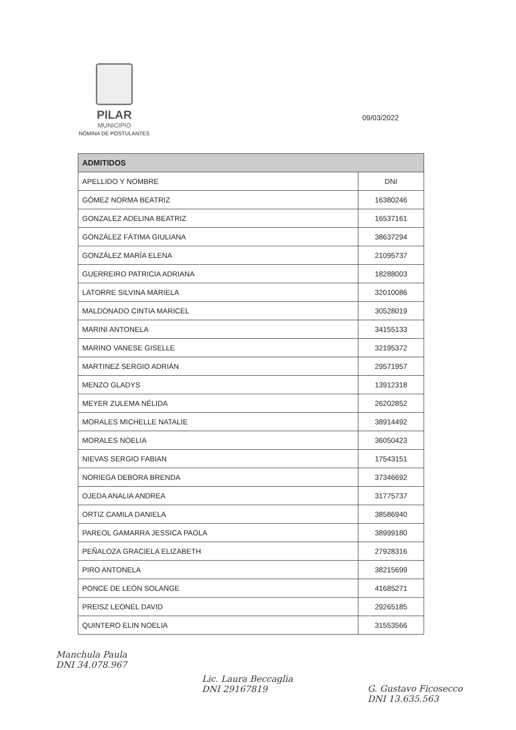PILAR
MUNICIPIO
NÓMINA DE POSTULANTES
09/03/2022
| ADMITIDOS | |
| --- | --- |
| APELLIDO Y NOMBRE | DNI |
| GÓMEZ NORMA BEATRIZ | 16380246 |
| GONZALEZ ADELINA BEATRIZ | 16537161 |
| GONZÁLEZ FÁTIMA GIULIANA | 38637294 |
| GONZÁLEZ MARÍA ELENA | 21095737 |
| GUERREIRO PATRICIA ADRIANA | 18288003 |
| LATORRE SILVINA MARIELA | 32010086 |
| MALDONADO CINTIA MARICEL | 30528019 |
| MARINI ANTONELA | 34155133 |
| MARINO VANESE GISELLE | 32195372 |
| MARTINEZ SERGIO ADRIÁN | 29571957 |
| MENZO GLADYS | 13912318 |
| MEYER ZULEMA NÉLIDA | 26202852 |
| MORALES MICHELLE NATALIE | 38914492 |
| MORALES NOELIA | 36050423 |
| NIEVAS SERGIO FABIAN | 17543151 |
| NORIEGA DEBORA BRENDA | 37346692 |
| OJEDA ANALIA ANDREA | 31775737 |
| ORTIZ CAMILA DANIELA | 38586940 |
| PAREOL GAMARRA JESSICA PAOLA | 38999180 |
| PEÑALOZA GRACIELA ELIZABETH | 27928316 |
| PIRO ANTONELA | 38215699 |
| PONCE DE LEÓN SOLANGE | 41685271 |
| PREISZ LEONEL DAVID | 29265185 |
| QUINTERO ELIN NOELIA | 31553566 |
Manchula Paula
DNI 34.078.967
Lic. Laura Beccaglia
DNI 29167819
G. Gustavo Ficosecco
DNI 13.635.563